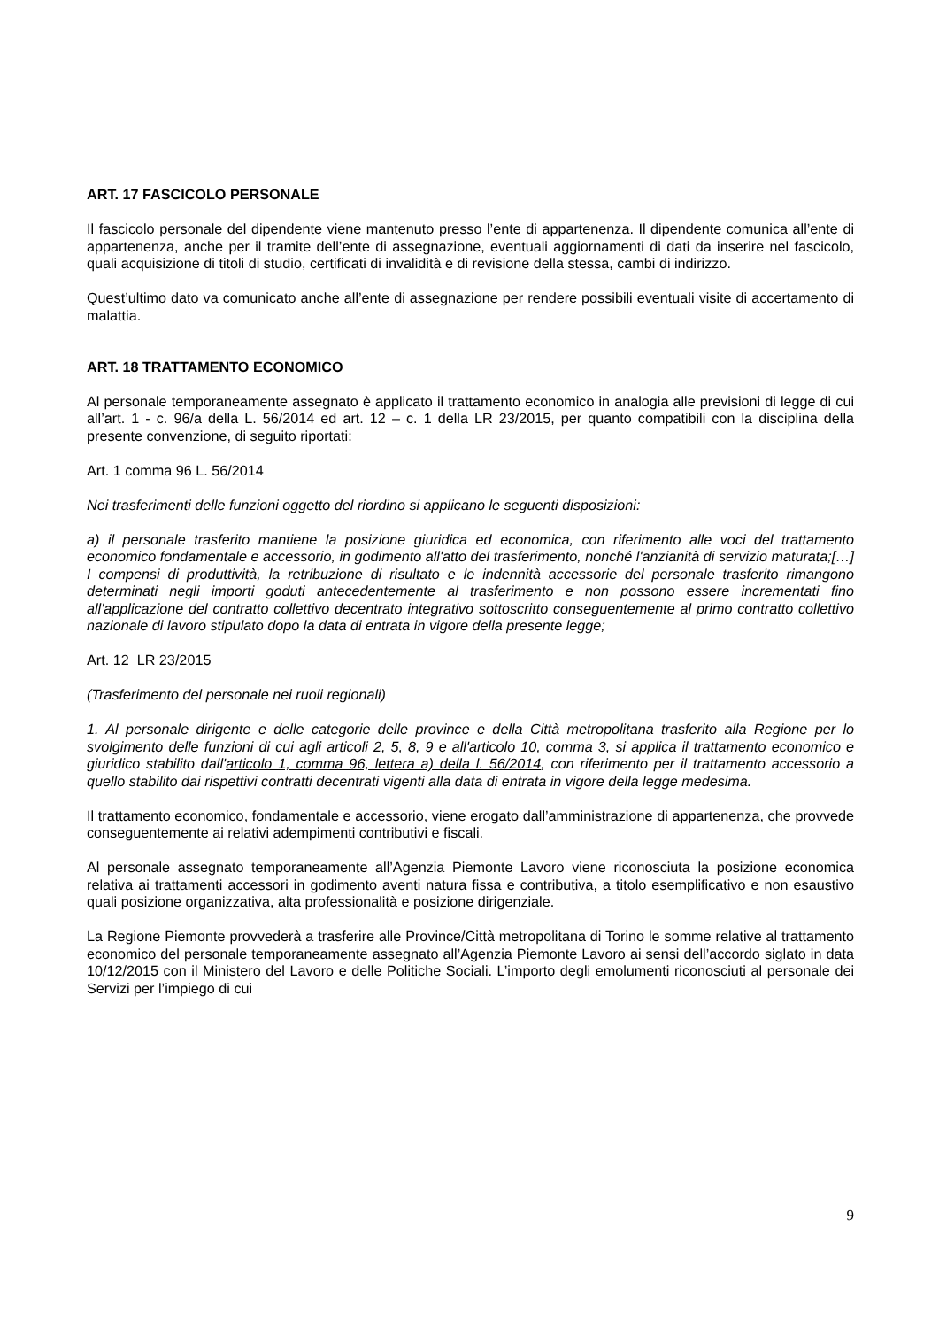ART. 17 FASCICOLO PERSONALE
Il fascicolo personale del dipendente viene mantenuto presso l’ente di appartenenza. Il dipendente comunica all’ente di appartenenza, anche per il tramite dell’ente di assegnazione, eventuali aggiornamenti di dati da inserire nel fascicolo, quali acquisizione di titoli di studio, certificati di invalidità e di revisione della stessa, cambi di indirizzo.
Quest’ultimo dato va comunicato anche all’ente di assegnazione per rendere possibili eventuali visite di accertamento di malattia.
ART. 18 TRATTAMENTO ECONOMICO
Al personale temporaneamente assegnato è applicato il trattamento economico in analogia alle previsioni di legge di cui all’art. 1 - c. 96/a della L. 56/2014 ed art. 12 – c. 1 della LR 23/2015, per quanto compatibili con la disciplina della presente convenzione, di seguito riportati:
Art. 1 comma 96 L. 56/2014
Nei trasferimenti delle funzioni oggetto del riordino si applicano le seguenti disposizioni:
a) il personale trasferito mantiene la posizione giuridica ed economica, con riferimento alle voci del trattamento economico fondamentale e accessorio, in godimento all'atto del trasferimento, nonché l'anzianità di servizio maturata;[…] I compensi di produttività, la retribuzione di risultato e le indennità accessorie del personale trasferito rimangono determinati negli importi goduti antecedentemente al trasferimento e non possono essere incrementati fino all'applicazione del contratto collettivo decentrato integrativo sottoscritto conseguentemente al primo contratto collettivo nazionale di lavoro stipulato dopo la data di entrata in vigore della presente legge;
Art. 12 LR 23/2015
(Trasferimento del personale nei ruoli regionali)
1. Al personale dirigente e delle categorie delle province e della Città metropolitana trasferito alla Regione per lo svolgimento delle funzioni di cui agli articoli 2, 5, 8, 9 e all'articolo 10, comma 3, si applica il trattamento economico e giuridico stabilito dall'articolo 1, comma 96, lettera a) della l. 56/2014, con riferimento per il trattamento accessorio a quello stabilito dai rispettivi contratti decentrati vigenti alla data di entrata in vigore della legge medesima.
Il trattamento economico, fondamentale e accessorio, viene erogato dall’amministrazione di appartenenza, che provvede conseguentemente ai relativi adempimenti contributivi e fiscali.
Al personale assegnato temporaneamente all’Agenzia Piemonte Lavoro viene riconosciuta la posizione economica relativa ai trattamenti accessori in godimento aventi natura fissa e contributiva, a titolo esemplificativo e non esaustivo quali posizione organizzativa, alta professionalità e posizione dirigenziale.
La Regione Piemonte provvederà a trasferire alle Province/Città metropolitana di Torino le somme relative al trattamento economico del personale temporaneamente assegnato all’Agenzia Piemonte Lavoro ai sensi dell’accordo siglato in data 10/12/2015 con il Ministero del Lavoro e delle Politiche Sociali. L’importo degli emolumenti riconosciuti al personale dei Servizi per l’impiego di cui
9